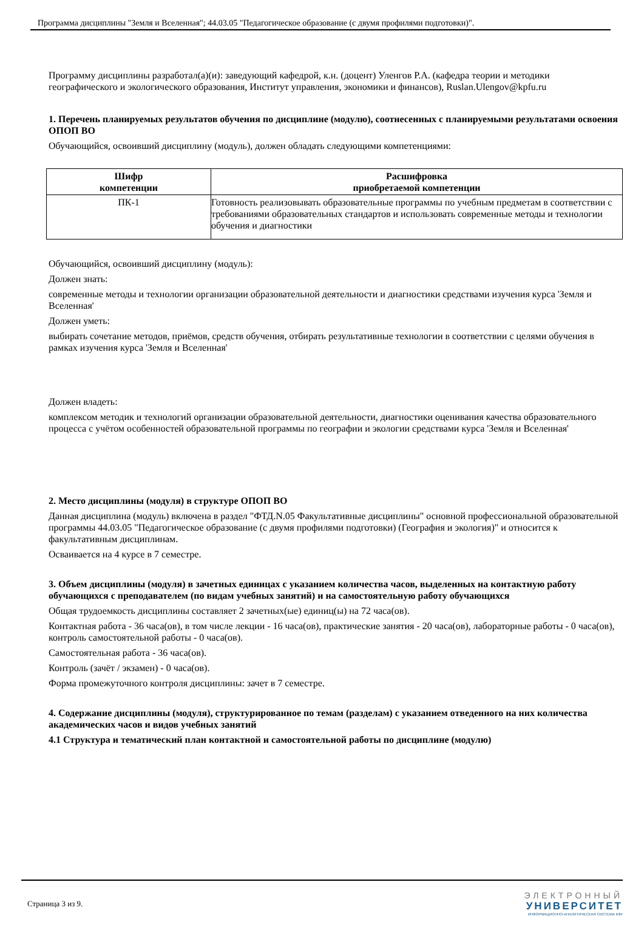Программа дисциплины "Земля и Вселенная"; 44.03.05 "Педагогическое образование (с двумя профилями подготовки)".
Программу дисциплины разработал(а)(и): заведующий кафедрой, к.н. (доцент) Уленгов Р.А. (кафедра теории и методики географического и экологического образования, Институт управления, экономики и финансов), Ruslan.Ulengov@kpfu.ru
1. Перечень планируемых результатов обучения по дисциплине (модулю), соотнесенных с планируемыми результатами освоения ОПОП ВО
Обучающийся, освоивший дисциплину (модуль), должен обладать следующими компетенциями:
| Шифр компетенции | Расшифровка приобретаемой компетенции |
| --- | --- |
| ПК-1 | Готовность реализовывать образовательные программы по учебным предметам в соответствии с требованиями образовательных стандартов и использовать современные методы и технологии обучения и диагностики |
Обучающийся, освоивший дисциплину (модуль):
Должен знать:
современные методы и технологии организации образовательной деятельности и диагностики средствами изучения курса 'Земля и Вселенная'
Должен уметь:
выбирать сочетание методов, приёмов, средств обучения, отбирать результативные технологии в соответствии с целями обучения в рамках изучения курса 'Земля и Вселенная'
Должен владеть:
комплексом методик и технологий организации образовательной деятельности, диагностики оценивания качества образовательного процесса с учётом особенностей образовательной программы по географии и экологии средствами курса 'Земля и Вселенная'
2. Место дисциплины (модуля) в структуре ОПОП ВО
Данная дисциплина (модуль) включена в раздел "ФТД.N.05 Факультативные дисциплины" основной профессиональной образовательной программы 44.03.05 "Педагогическое образование (с двумя профилями подготовки) (География и экология)" и относится к факультативным дисциплинам.
Осваивается на 4 курсе в 7 семестре.
3. Объем дисциплины (модуля) в зачетных единицах с указанием количества часов, выделенных на контактную работу обучающихся с преподавателем (по видам учебных занятий) и на самостоятельную работу обучающихся
Общая трудоемкость дисциплины составляет 2 зачетных(ые) единиц(ы) на 72 часа(ов).
Контактная работа - 36 часа(ов), в том числе лекции - 16 часа(ов), практические занятия - 20 часа(ов), лабораторные работы - 0 часа(ов), контроль самостоятельной работы - 0 часа(ов).
Самостоятельная работа - 36 часа(ов).
Контроль (зачёт / экзамен) - 0 часа(ов).
Форма промежуточного контроля дисциплины: зачет в 7 семестре.
4. Содержание дисциплины (модуля), структурированное по темам (разделам) с указанием отведенного на них количества академических часов и видов учебных занятий
4.1 Структура и тематический план контактной и самостоятельной работы по дисциплине (модулю)
Страница 3 из 9.
ЭЛЕКТРОННЫЙ
УНИВЕРСИТЕТ
ИНФОРМАЦИОННО-АНАЛИТИЧЕСКАЯ СИСТЕМА КФУ